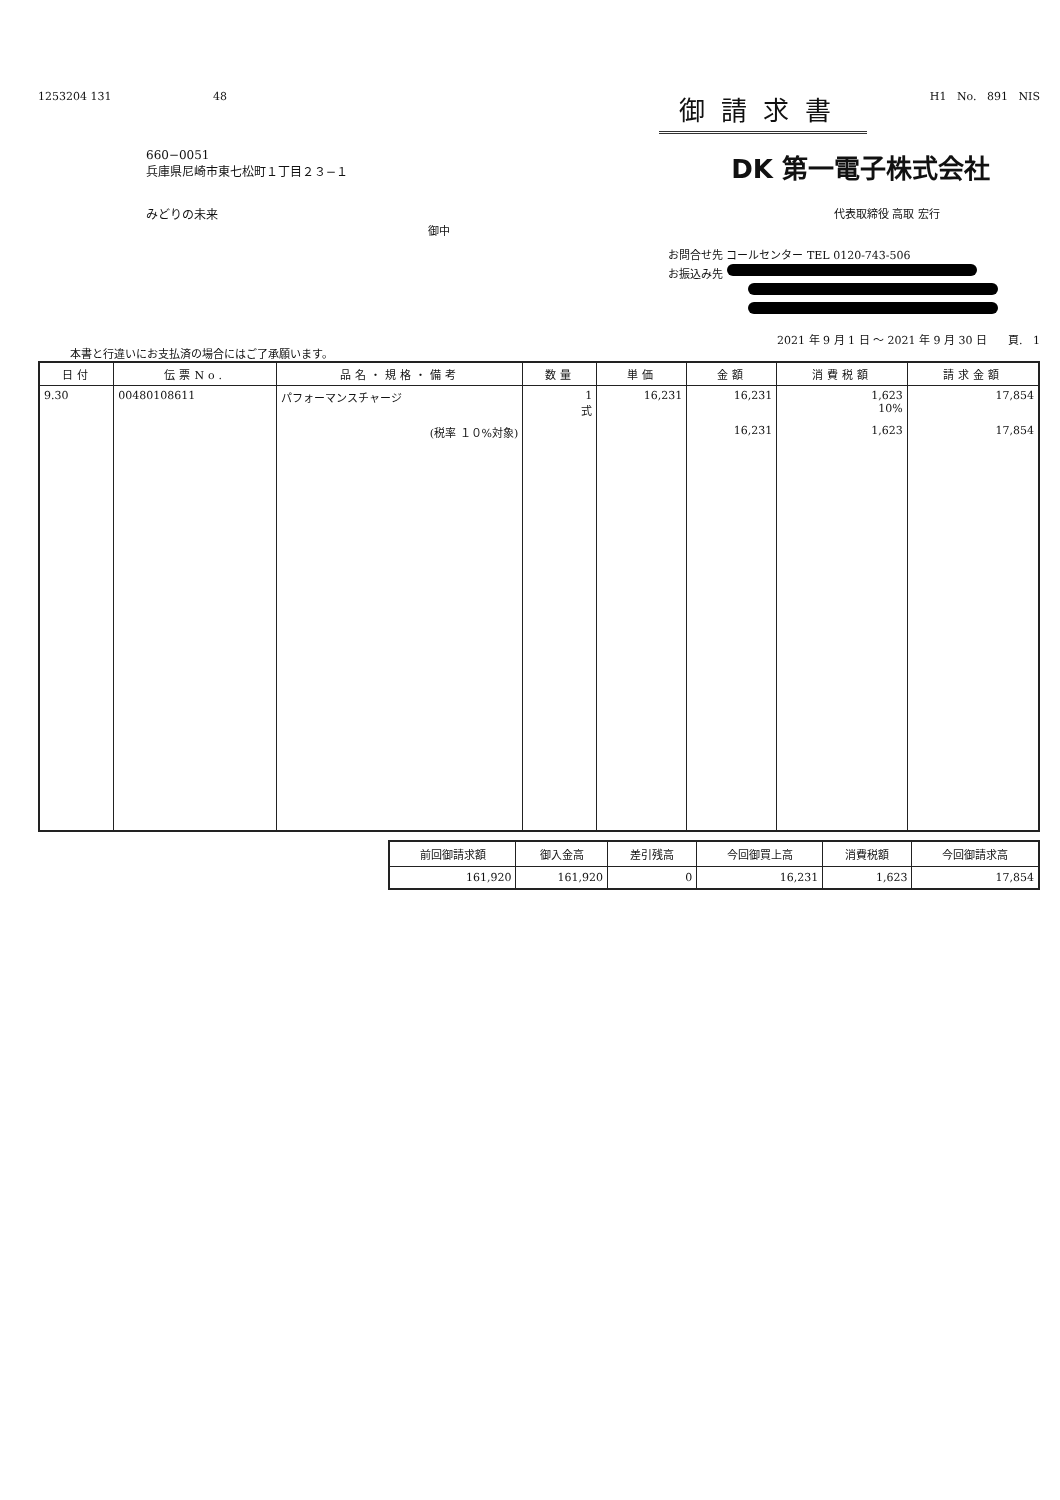1253204 131 48
御請求書
H1 No. 891 NIS
660−0051
兵庫県尼崎市東七松町１丁目２３−１
DK 第一電子株式会社
みどりの未来 代表取締役 高取 宏行
御中
お問合せ先 コールセンター TEL 0120-743-506
お振込み先
本書と行違いにお支払済の場合にはご了承願います。
2021 年 9 月 1 日 〜 2021 年 9 月 30 日 頁. 1
| 日付 | 伝票No. | 品名・規格・備考 | 数量 | 単価 | 金額 | 消費税額 | 請求金額 |
| --- | --- | --- | --- | --- | --- | --- | --- |
| 9.30 | 00480108611 | パフォーマンスチャージ | 1 式 | 16,231 | 16,231 | 1,623 10% | 17,854 |
| | | (税率 １０%対象) | | | 16,231 | 1,623 | 17,854 |
| 前回御請求額 | 御入金高 | 差引残高 | 今回御買上高 | 消費税額 | 今回御請求高 |
| --- | --- | --- | --- | --- | --- |
| 161,920 | 161,920 | 0 | 16,231 | 1,623 | 17,854 |